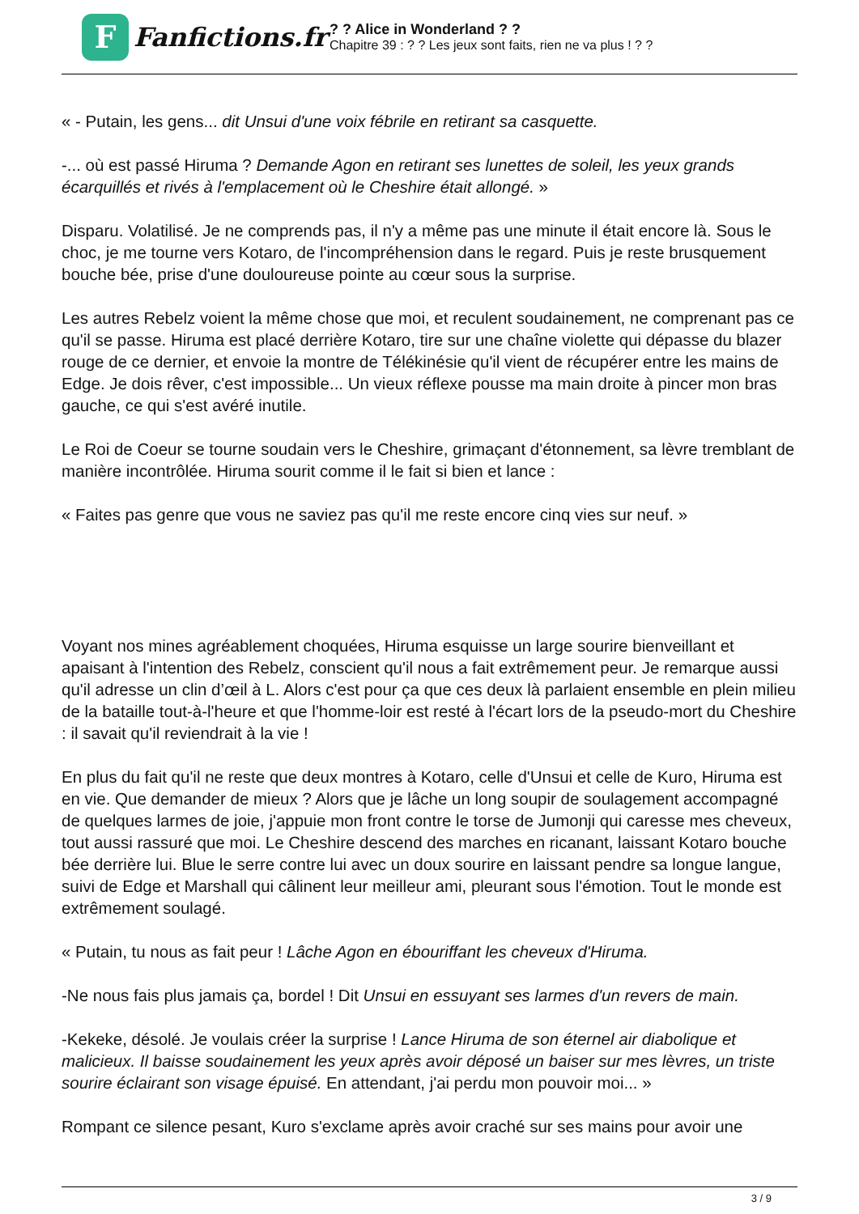F
Fanfictions.fr
? ? Alice in Wonderland ? ?
Chapitre 39 : ? ? Les jeux sont faits, rien ne va plus ! ? ?
« - Putain, les gens... dit Unsui d'une voix fébrile en retirant sa casquette.
-... où est passé Hiruma ? Demande Agon en retirant ses lunettes de soleil, les yeux grands écarquillés et rivés à l'emplacement où le Cheshire était allongé. »
Disparu. Volatilisé. Je ne comprends pas, il n'y a même pas une minute il était encore là. Sous le choc, je me tourne vers Kotaro, de l'incompréhension dans le regard. Puis je reste brusquement bouche bée, prise d'une douloureuse pointe au cœur sous la surprise.
Les autres Rebelz voient la même chose que moi, et reculent soudainement, ne comprenant pas ce qu'il se passe. Hiruma est placé derrière Kotaro, tire sur une chaîne violette qui dépasse du blazer rouge de ce dernier, et envoie la montre de Télékinésie qu'il vient de récupérer entre les mains de Edge. Je dois rêver, c'est impossible... Un vieux réflexe pousse ma main droite à pincer mon bras gauche, ce qui s'est avéré inutile.
Le Roi de Coeur se tourne soudain vers le Cheshire, grimaçant d'étonnement, sa lèvre tremblant de manière incontrôlée. Hiruma sourit comme il le fait si bien et lance :
« Faites pas genre que vous ne saviez pas qu'il me reste encore cinq vies sur neuf. »
Voyant nos mines agréablement choquées, Hiruma esquisse un large sourire bienveillant et apaisant à l'intention des Rebelz, conscient qu'il nous a fait extrêmement peur. Je remarque aussi qu'il adresse un clin d’œil à L. Alors c'est pour ça que ces deux là parlaient ensemble en plein milieu de la bataille tout-à-l'heure et que l'homme-loir est resté à l'écart lors de la pseudo-mort du Cheshire : il savait qu'il reviendrait à la vie !
En plus du fait qu'il ne reste que deux montres à Kotaro, celle d'Unsui et celle de Kuro, Hiruma est en vie. Que demander de mieux ? Alors que je lâche un long soupir de soulagement accompagné de quelques larmes de joie, j'appuie mon front contre le torse de Jumonji qui caresse mes cheveux, tout aussi rassuré que moi. Le Cheshire descend des marches en ricanant, laissant Kotaro bouche bée derrière lui. Blue le serre contre lui avec un doux sourire en laissant pendre sa longue langue, suivi de Edge et Marshall qui câlinent leur meilleur ami, pleurant sous l'émotion. Tout le monde est extrêmement soulagé.
« Putain, tu nous as fait peur ! Lâche Agon en ébouriffant les cheveux d'Hiruma.
-Ne nous fais plus jamais ça, bordel ! Dit Unsui en essuyant ses larmes d'un revers de main.
-Kekeke, désolé. Je voulais créer la surprise ! Lance Hiruma de son éternel air diabolique et malicieux. Il baisse soudainement les yeux après avoir déposé un baiser sur mes lèvres, un triste sourire éclairant son visage épuisé. En attendant, j'ai perdu mon pouvoir moi... »
Rompant ce silence pesant, Kuro s'exclame après avoir craché sur ses mains pour avoir une
3 / 9